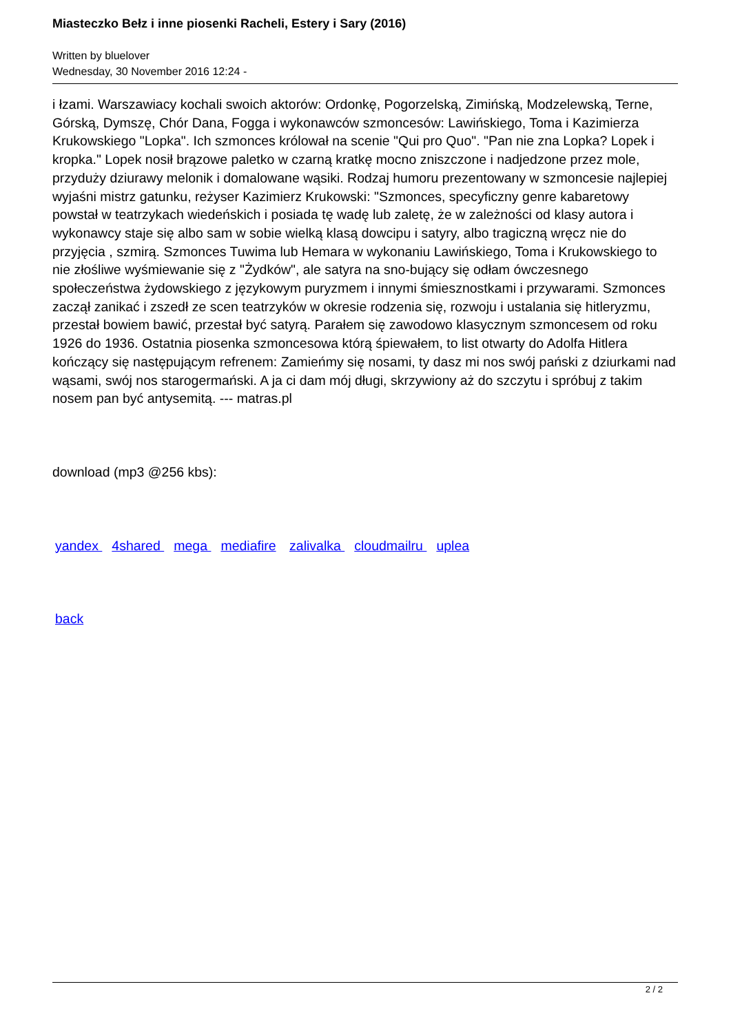Miasteczko Bełz i inne piosenki Racheli, Estery i Sary (2016)
Written by bluelover
Wednesday, 30 November 2016 12:24 -
i łzami. Warszawiacy kochali swoich aktorów: Ordonkę, Pogorzelską, Zimińską, Modzelewską, Terne, Górską, Dymszę, Chór Dana, Fogga i wykonawców szmoncesów: Lawińskiego, Toma i Kazimierza Krukowskiego "Lopka". Ich szmonces królował na scenie "Qui pro Quo". "Pan nie zna Lopka? Lopek i kropka." Lopek nosił brązowe paletko w czarną kratkę mocno zniszczone i nadjedzone przez mole, przyduży dziurawy melonik i domalowane wąsiki. Rodzaj humoru prezentowany w szmoncesie najlepiej wyjaśni mistrz gatunku, reżyser Kazimierz Krukowski: "Szmonces, specyficzny genre kabaretowy powstał w teatrzykach wiedeńskich i posiada tę wadę lub zaletę, że w zależności od klasy autora i wykonawcy staje się albo sam w sobie wielką klasą dowcipu i satyry, albo tragiczną wręcz nie do przyjęcia , szmirą. Szmonces Tuwima lub Hemara w wykonaniu Lawińskiego, Toma i Krukowskiego to nie złośliwe wyśmiewanie się z "Żydków", ale satyra na sno-bujący się odłam ówczesnego społeczeństwa żydowskiego z językowym puryzmem i innymi śmiesznostkami i przywarami. Szmonces zaczął zanikać i zszedł ze scen teatrzyków w okresie rodzenia się, rozwoju i ustalania się hitleryzmu, przestał bowiem bawić, przestał być satyrą. Parałem się zawodowo klasycznym szmoncesem od roku 1926 do 1936. Ostatnia piosenka szmoncesowa którą śpiewałem, to list otwarty do Adolfa Hitlera kończący się następującym refrenem: Zamieńmy się nosami, ty dasz mi nos swój pański z dziurkami nad wąsami, swój nos starogermański. A ja ci dam mój długi, skrzywiony aż do szczytu i spróbuj z takim nosem pan być antysemitą. --- matras.pl
download (mp3 @256 kbs):
yandex 4shared mega mediafire zalivalka cloudmailru uplea
back
2 / 2